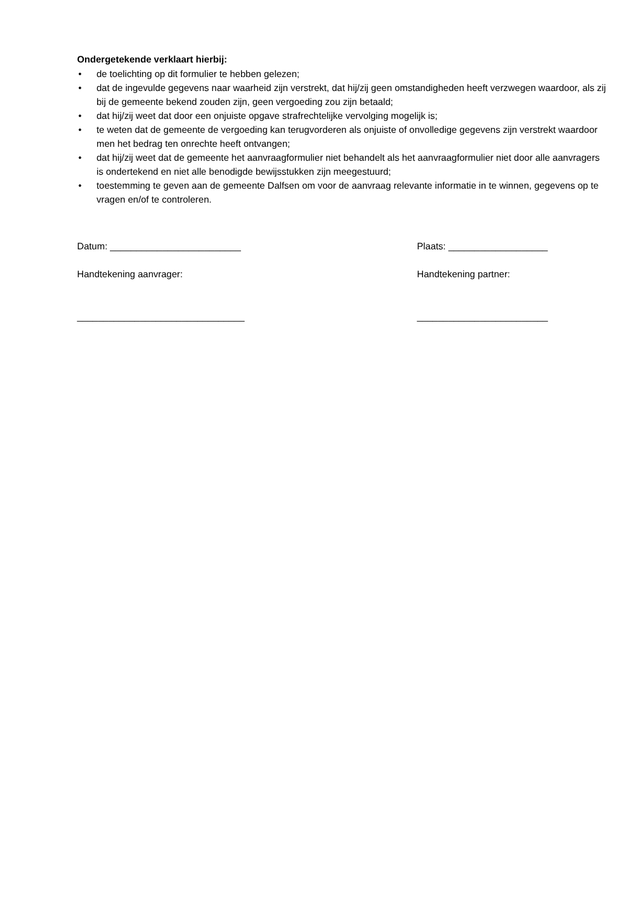Ondergetekende verklaart hierbij:
• de toelichting op dit formulier te hebben gelezen;
• dat de ingevulde gegevens naar waarheid zijn verstrekt, dat hij/zij geen omstandigheden heeft verzwegen waardoor, als zij bij de gemeente bekend zouden zijn, geen vergoeding zou zijn betaald;
• dat hij/zij weet dat door een onjuiste opgave strafrechtelijke vervolging mogelijk is;
• te weten dat de gemeente de vergoeding kan terugvorderen als onjuiste of onvolledige gegevens zijn verstrekt waardoor men het bedrag ten onrechte heeft ontvangen;
• dat hij/zij weet dat de gemeente het aanvraagformulier niet behandelt als het aanvraagformulier niet door alle aanvragers is ondertekend en niet alle benodigde bewijsstukken zijn meegestuurd;
• toestemming te geven aan de gemeente Dalfsen om voor de aanvraag relevante informatie in te winnen, gegevens op te vragen en/of te controleren.
Datum: _________________________ Plaats: ___________________
Handtekening aanvrager: Handtekening partner:
________________________________ _________________________